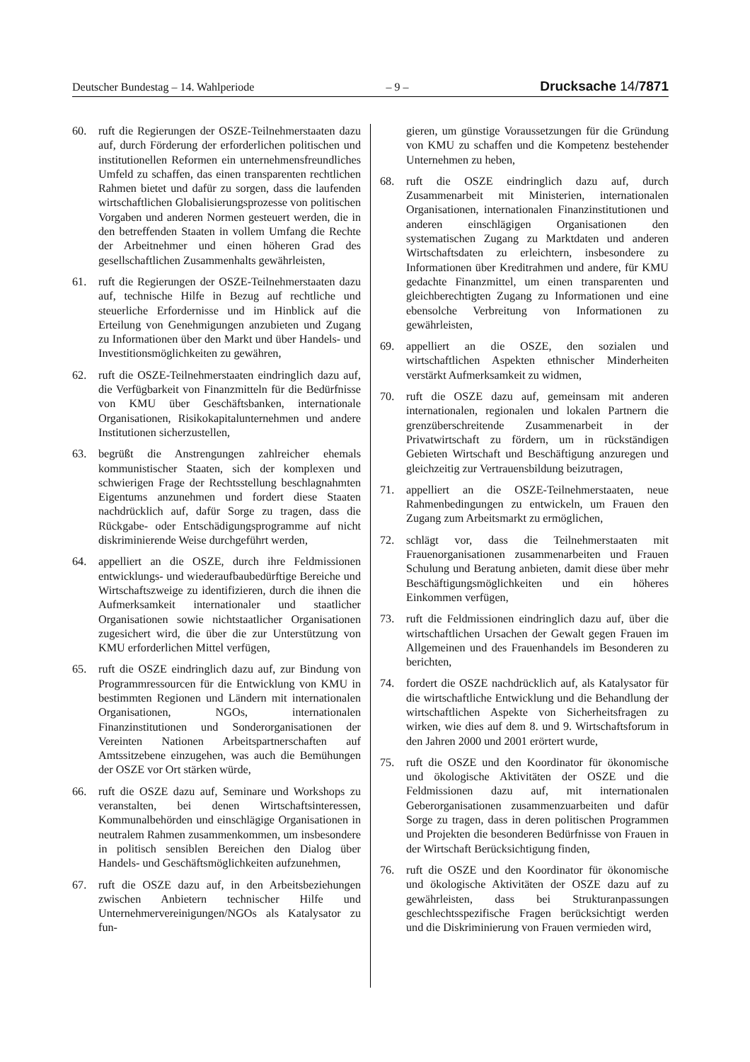Deutscher Bundestag – 14. Wahlperiode – 9 – Drucksache 14/7871
60. ruft die Regierungen der OSZE-Teilnehmerstaaten dazu auf, durch Förderung der erforderlichen politischen und institutionellen Reformen ein unternehmensfreundliches Umfeld zu schaffen, das einen transparenten rechtlichen Rahmen bietet und dafür zu sorgen, dass die laufenden wirtschaftlichen Globalisierungsprozesse von politischen Vorgaben und anderen Normen gesteuert werden, die in den betreffenden Staaten in vollem Umfang die Rechte der Arbeitnehmer und einen höheren Grad des gesellschaftlichen Zusammenhalts gewährleisten,
61. ruft die Regierungen der OSZE-Teilnehmerstaaten dazu auf, technische Hilfe in Bezug auf rechtliche und steuerliche Erfordernisse und im Hinblick auf die Erteilung von Genehmigungen anzubieten und Zugang zu Informationen über den Markt und über Handels- und Investitionsmöglichkeiten zu gewähren,
62. ruft die OSZE-Teilnehmerstaaten eindringlich dazu auf, die Verfügbarkeit von Finanzmitteln für die Bedürfnisse von KMU über Geschäftsbanken, internationale Organisationen, Risikokapitalunternehmen und andere Institutionen sicherzustellen,
63. begrüßt die Anstrengungen zahlreicher ehemals kommunistischer Staaten, sich der komplexen und schwierigen Frage der Rechtsstellung beschlagnahmten Eigentums anzunehmen und fordert diese Staaten nachdrücklich auf, dafür Sorge zu tragen, dass die Rückgabe- oder Entschädigungsprogramme auf nicht diskriminierende Weise durchgeführt werden,
64. appelliert an die OSZE, durch ihre Feldmissionen entwicklungs- und wiederaufbaubedürftige Bereiche und Wirtschaftszweige zu identifizieren, durch die ihnen die Aufmerksamkeit internationaler und staatlicher Organisationen sowie nichtstaatlicher Organisationen zugesichert wird, die über die zur Unterstützung von KMU erforderlichen Mittel verfügen,
65. ruft die OSZE eindringlich dazu auf, zur Bindung von Programmressourcen für die Entwicklung von KMU in bestimmten Regionen und Ländern mit internationalen Organisationen, NGOs, internationalen Finanzinstitutionen und Sonderorganisationen der Vereinten Nationen Arbeitspartnerschaften auf Amtssitzebene einzugehen, was auch die Bemühungen der OSZE vor Ort stärken würde,
66. ruft die OSZE dazu auf, Seminare und Workshops zu veranstalten, bei denen Wirtschaftsinteressen, Kommunalbehörden und einschlägige Organisationen in neutralem Rahmen zusammenkommen, um insbesondere in politisch sensiblen Bereichen den Dialog über Handels- und Geschäftsmöglichkeiten aufzunehmen,
67. ruft die OSZE dazu auf, in den Arbeitsbeziehungen zwischen Anbietern technischer Hilfe und Unternehmervereinigungen/NGOs als Katalysator zu fun-
gieren, um günstige Voraussetzungen für die Gründung von KMU zu schaffen und die Kompetenz bestehender Unternehmen zu heben,
68. ruft die OSZE eindringlich dazu auf, durch Zusammenarbeit mit Ministerien, internationalen Organisationen, internationalen Finanzinstitutionen und anderen einschlägigen Organisationen den systematischen Zugang zu Marktdaten und anderen Wirtschaftsdaten zu erleichtern, insbesondere zu Informationen über Kreditrahmen und andere, für KMU gedachte Finanzmittel, um einen transparenten und gleichberechtigten Zugang zu Informationen und eine ebensolche Verbreitung von Informationen zu gewährleisten,
69. appelliert an die OSZE, den sozialen und wirtschaftlichen Aspekten ethnischer Minderheiten verstärkt Aufmerksamkeit zu widmen,
70. ruft die OSZE dazu auf, gemeinsam mit anderen internationalen, regionalen und lokalen Partnern die grenzüberschreitende Zusammenarbeit in der Privatwirtschaft zu fördern, um in rückständigen Gebieten Wirtschaft und Beschäftigung anzuregen und gleichzeitig zur Vertrauensbildung beizutragen,
71. appelliert an die OSZE-Teilnehmerstaaten, neue Rahmenbedingungen zu entwickeln, um Frauen den Zugang zum Arbeitsmarkt zu ermöglichen,
72. schlägt vor, dass die Teilnehmerstaaten mit Frauenorganisationen zusammenarbeiten und Frauen Schulung und Beratung anbieten, damit diese über mehr Beschäftigungsmöglichkeiten und ein höheres Einkommen verfügen,
73. ruft die Feldmissionen eindringlich dazu auf, über die wirtschaftlichen Ursachen der Gewalt gegen Frauen im Allgemeinen und des Frauenhandels im Besonderen zu berichten,
74. fordert die OSZE nachdrücklich auf, als Katalysator für die wirtschaftliche Entwicklung und die Behandlung der wirtschaftlichen Aspekte von Sicherheitsfragen zu wirken, wie dies auf dem 8. und 9. Wirtschaftsforum in den Jahren 2000 und 2001 erörtert wurde,
75. ruft die OSZE und den Koordinator für ökonomische und ökologische Aktivitäten der OSZE und die Feldmissionen dazu auf, mit internationalen Geberorganisationen zusammenzuarbeiten und dafür Sorge zu tragen, dass in deren politischen Programmen und Projekten die besonderen Bedürfnisse von Frauen in der Wirtschaft Berücksichtigung finden,
76. ruft die OSZE und den Koordinator für ökonomische und ökologische Aktivitäten der OSZE dazu auf zu gewährleisten, dass bei Strukturanpassungen geschlechtsspezifische Fragen berücksichtigt werden und die Diskriminierung von Frauen vermieden wird,